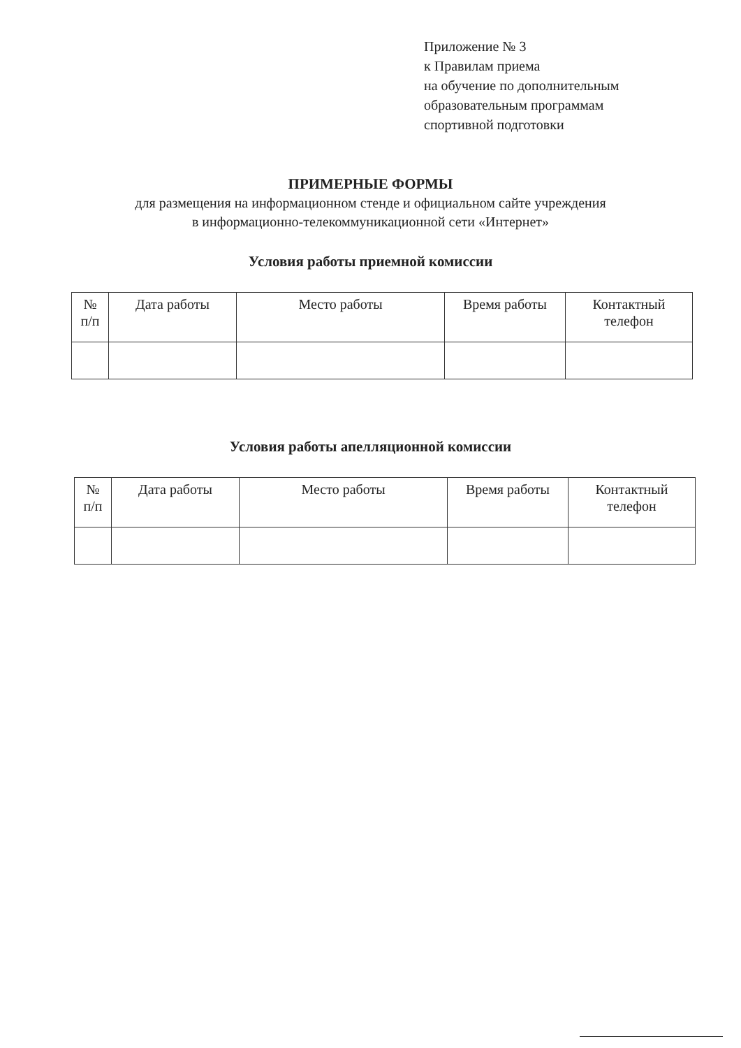Приложение № 3
к Правилам приема
на обучение по дополнительным
образовательным программам
спортивной подготовки
ПРИМЕРНЫЕ ФОРМЫ
для размещения на информационном стенде и официальном сайте учреждения
в информационно-телекоммуникационной сети «Интернет»
Условия работы приемной комиссии
| № п/п | Дата работы | Место работы | Время работы | Контактный телефон |
| --- | --- | --- | --- | --- |
Условия работы апелляционной комиссии
| № п/п | Дата работы | Место работы | Время работы | Контактный телефон |
| --- | --- | --- | --- | --- |